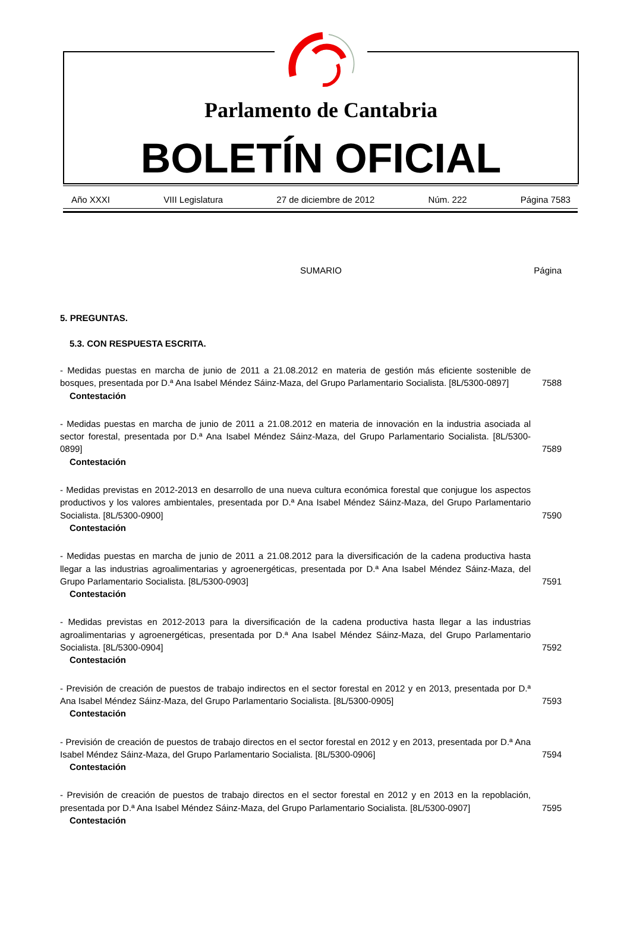Parlamento de Cantabria
BOLETÍN OFICIAL
Año XXXI VIII Legislatura 27 de diciembre de 2012 Núm. 222 Página 7583
SUMARIO Página
5. PREGUNTAS.
5.3. CON RESPUESTA ESCRITA.
- Medidas puestas en marcha de junio de 2011 a 21.08.2012 en materia de gestión más eficiente sostenible de bosques, presentada por D.ª Ana Isabel Méndez Sáinz-Maza, del Grupo Parlamentario Socialista. [8L/5300-0897]
7588
Contestación
- Medidas puestas en marcha de junio de 2011 a 21.08.2012 en materia de innovación en la industria asociada al sector forestal, presentada por D.ª Ana Isabel Méndez Sáinz-Maza, del Grupo Parlamentario Socialista. [8L/5300-0899]
7589
Contestación
- Medidas previstas en 2012-2013 en desarrollo de una nueva cultura económica forestal que conjugue los aspectos productivos y los valores ambientales, presentada por D.ª Ana Isabel Méndez Sáinz-Maza, del Grupo Parlamentario Socialista. [8L/5300-0900]
7590
Contestación
- Medidas puestas en marcha de junio de 2011 a 21.08.2012 para la diversificación de la cadena productiva hasta llegar a las industrias agroalimentarias y agroenergéticas, presentada por D.ª Ana Isabel Méndez Sáinz-Maza, del Grupo Parlamentario Socialista. [8L/5300-0903]
7591
Contestación
- Medidas previstas en 2012-2013 para la diversificación de la cadena productiva hasta llegar a las industrias agroalimentarias y agroenergéticas, presentada por D.ª Ana Isabel Méndez Sáinz-Maza, del Grupo Parlamentario Socialista. [8L/5300-0904]
7592
Contestación
- Previsión de creación de puestos de trabajo indirectos en el sector forestal en 2012 y en 2013, presentada por D.ª Ana Isabel Méndez Sáinz-Maza, del Grupo Parlamentario Socialista. [8L/5300-0905]
7593
Contestación
- Previsión de creación de puestos de trabajo directos en el sector forestal en 2012 y en 2013, presentada por D.ª Ana Isabel Méndez Sáinz-Maza, del Grupo Parlamentario Socialista. [8L/5300-0906]
7594
Contestación
- Previsión de creación de puestos de trabajo directos en el sector forestal en 2012 y en 2013 en la repoblación, presentada por D.ª Ana Isabel Méndez Sáinz-Maza, del Grupo Parlamentario Socialista. [8L/5300-0907]
7595
Contestación